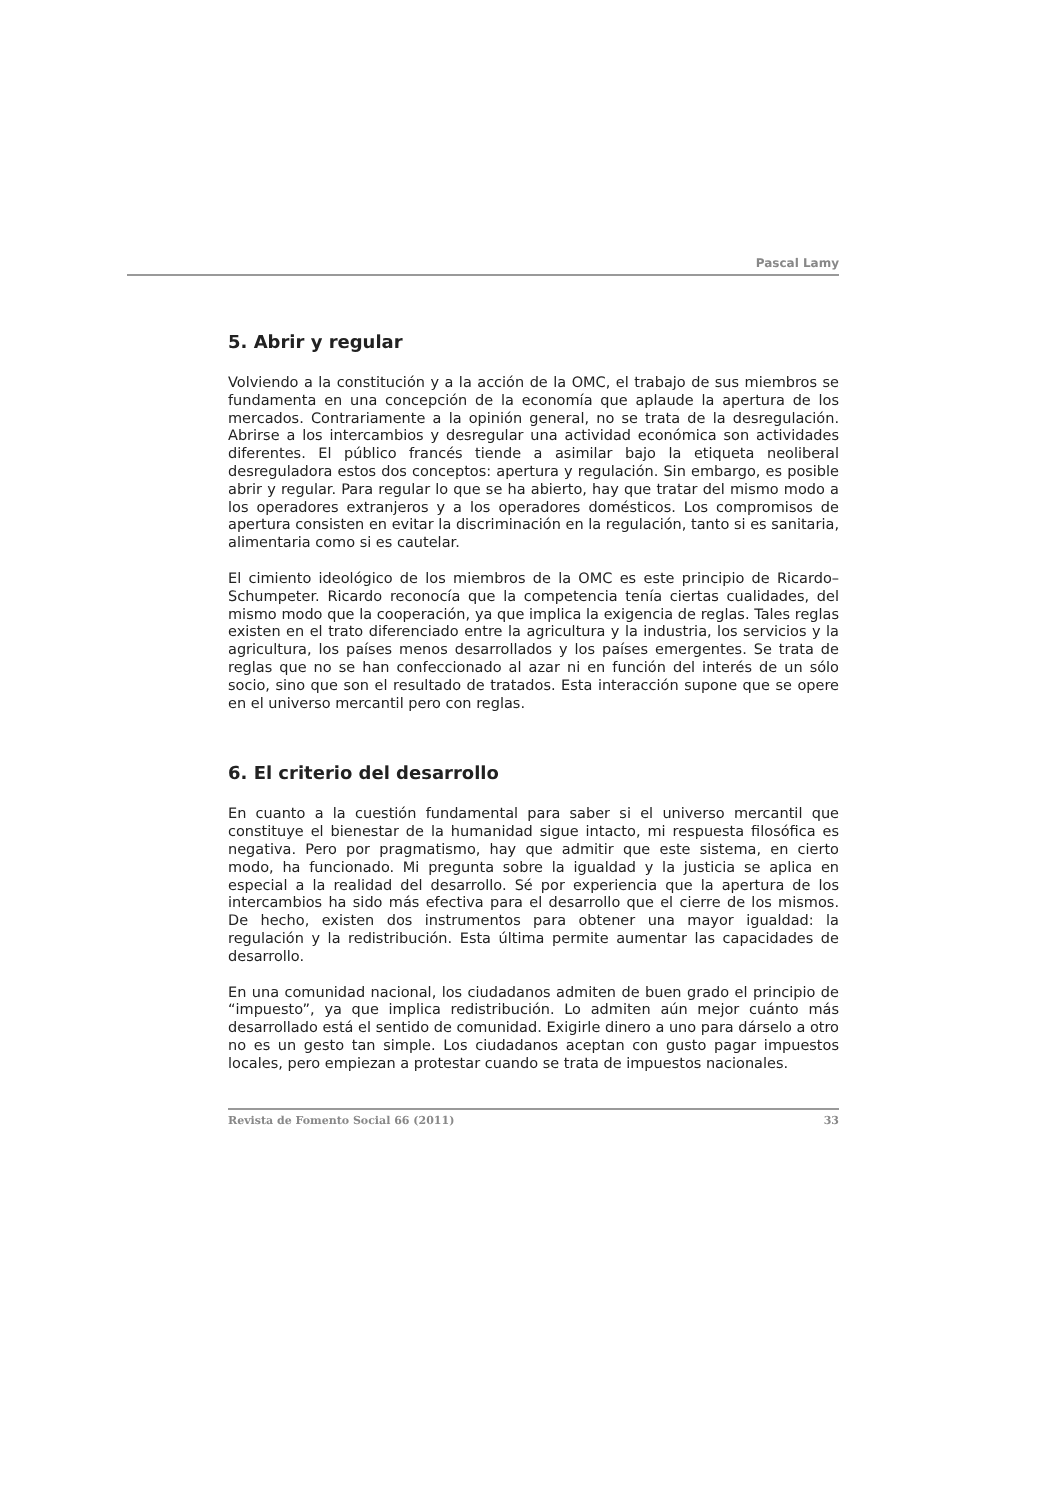Pascal Lamy
5. Abrir y regular
Volviendo a la constitución y a la acción de la OMC, el trabajo de sus miembros se fundamenta en una concepción de la economía que aplaude la apertura de los mercados. Contrariamente a la opinión general, no se trata de la desregulación. Abrirse a los intercambios y desregular una actividad económica son actividades diferentes. El público francés tiende a asimilar bajo la etiqueta neoliberal desreguladora estos dos conceptos: apertura y regulación. Sin embargo, es posible abrir y regular. Para regular lo que se ha abierto, hay que tratar del mismo modo a los operadores extranjeros y a los operadores domésticos. Los compromisos de apertura consisten en evitar la discriminación en la regulación, tanto si es sanitaria, alimentaria como si es cautelar.
El cimiento ideológico de los miembros de la OMC es este principio de Ricardo–Schumpeter. Ricardo reconocía que la competencia tenía ciertas cualidades, del mismo modo que la cooperación, ya que implica la exigencia de reglas. Tales reglas existen en el trato diferenciado entre la agricultura y la industria, los servicios y la agricultura, los países menos desarrollados y los países emergentes. Se trata de reglas que no se han confeccionado al azar ni en función del interés de un sólo socio, sino que son el resultado de tratados. Esta interacción supone que se opere en el universo mercantil pero con reglas.
6. El criterio del desarrollo
En cuanto a la cuestión fundamental para saber si el universo mercantil que constituye el bienestar de la humanidad sigue intacto, mi respuesta filosófica es negativa. Pero por pragmatismo, hay que admitir que este sistema, en cierto modo, ha funcionado. Mi pregunta sobre la igualdad y la justicia se aplica en especial a la realidad del desarrollo. Sé por experiencia que la apertura de los intercambios ha sido más efectiva para el desarrollo que el cierre de los mismos. De hecho, existen dos instrumentos para obtener una mayor igualdad: la regulación y la redistribución. Esta última permite aumentar las capacidades de desarrollo.
En una comunidad nacional, los ciudadanos admiten de buen grado el principio de “impuesto”, ya que implica redistribución. Lo admiten aún mejor cuánto más desarrollado está el sentido de comunidad. Exigirle dinero a uno para dárselo a otro no es un gesto tan simple. Los ciudadanos aceptan con gusto pagar impuestos locales, pero empiezan a protestar cuando se trata de impuestos nacionales.
Revista de Fomento Social 66 (2011) 33